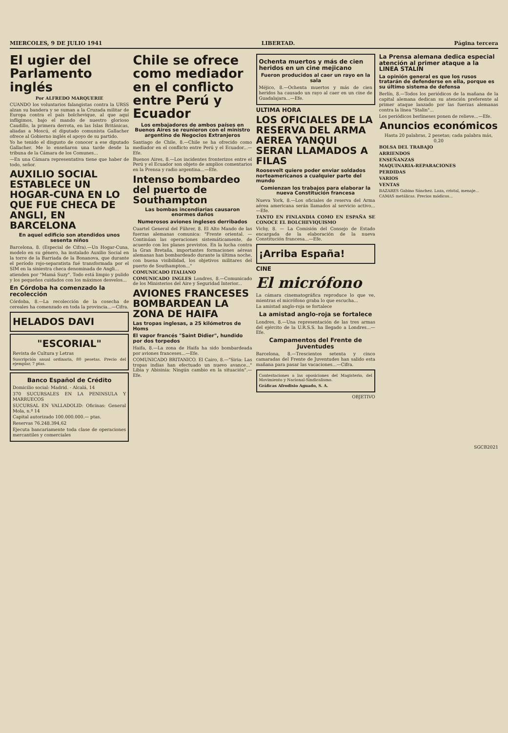MIERCOLES, 9 DE JULIO 1941 LIBERTAD. Página tercera
El ugier del Parlamento inglés
Por ALFREDO MARQUERIE
CUANDO los voluntarios falangistas contra la URSS alzan su bandera y se suman a la Cruzada militar de Europa contra el país bolchevique, al que aquí infligimos, bajo el mando de nuestro glorioso Caudillo, la primera derrota, en las Islas Británicas, aliadas a Moscú, el diputado comunista Gallacher ofrece al Gobierno inglés el apoyo de su partido.
Yo he tenido el disgusto de conocer a ese diputado Gallacher. Me lo enseñaron una tarde desde la tribuna de la Cámara de los Comunes...
—En una Cámara representativa tiene que haber de todo, señor.
AUXILIO SOCIAL ESTABLECE UN HOGAR-CUNA EN LO QUE FUE CHECA DE ANGLI, EN BARCELONA
En aquel edificio son atendidos unos sesenta niños
Barcelona, 8. (Especial de Cifra).—Un Hogar-Cuna, modelo en su género, ha instalado Auxilio Social en la torre de la Barriada de la Bonanova, que durante el período rojo-separatista fué transformada por el SIM en la siniestra checa denominada de Angli...
atienden por "Mamá Suzy". Todo está limpio y pulido y los pequeños cuidados con los máximos desvelos...
En Córdoba ha comenzado la recolección
Córdoba, 8.—La recolección de la cosecha de cereales ha comenzado en toda la provincia...—Cifra.
HELADOS DAVI
"ESCORIAL"
Revista de Cultura y Letras
Suscripción anual ordinaria, 80 pesetas. Precio del ejemplar, 7 ptas.
Banco Español de Crédito
Domicilio social: Madrid. - Alcalá, 14
370 SUCURSALES EN LA PENINSULA Y MARRUECOS
SUCURSAL EN VALLADOLID: Oficinas: General Mola, n.º 14
Capital autorizado 100.000.000.— ptas.
Reservas 76.248.394,62
Ejecuta bancariamente toda clase de operaciones mercantiles y comerciales
Chile se ofrece como mediador en el conflicto entre Perú y Ecuador
Los embajadores de ambos países en Buenos Aires se reunieron con el ministro argentino de Negocios Extranjeros
Santiago de Chile, 8.—Chile se ha ofrecido como mediador en el conflicto entre Perú y el Ecuador...—Efe.
Buenos Aires, 8.—Los incidentes fronterizos entre el Perú y el Ecuador son objeto de amplios comentarios en la Prensa y radio argentina...—Efe.
Intenso bombardeo del puerto de Southampton
Las bombas incendiarias causaron enormes daños
Numerosos aviones ingleses derribados
Cuartel General del Führer, 8. El Alto Mando de las fuerzas alemanas comunica: "Frente oriental. — Continúan las operaciones sistemáticamente, de acuerdo con los planes previstos. En la lucha contra la Gran Bretaña, importantes formaciones aéreas alemanas han bombardeado durante la última noche, con buena visibilidad, los objetivos militares del puerto de Southampton..."
COMUNICADO ITALIANO
COMUNICADO INGLES Londres, 8.—Comunicado de los Ministerios del Aire y Seguridad Interior...
AVIONES FRANCESES BOMBARDEAN LA ZONA DE HAIFA
Las tropas inglesas, a 25 kilómetros de Homs
El vapor francés "Saint Didier", hundido por dos torpedos
Haifa, 8.—La zona de Haifa ha sido bombardeada por aviones franceses...—Efe.
COMUNICADO BRITANICO. El Cairo, 8.—"Siria: Las tropas indias han efectuado un nuevo avance..." Libia y Abisinia: Ningún cambio en la situación".—Efe.
Ochenta muertos y más de cien heridos en un cine mejicano
Fueron producidos al caer un rayo en la sala
Méjico, 8.—Ochenta muertos y más de cien heridos ha causado un rayo al caer en un cine de Guadalajara...—Efe.
ULTIMA HORA
LOS OFICIALES DE LA RESERVA DEL ARMA AEREA YANQUI SERAN LLAMADOS A FILAS
Roosevelt quiere poder enviar soldados norteamericanos a cualquier parte del mundo
Comienzan los trabajos para elaborar la nueva Constitución francesa
Nueva York, 8.—Los oficiales de reserva del Arma aérea americana serán llamados al servicio activo...—Efe.
TANTO EN FINLANDIA COMO EN ESPAÑA SE CONOCE EL BOLCHEVIQUISMO
Vichy, 8. — La Comisión del Consejo de Estado encargada de la elaboración de la nueva Constitución francesa...—Efe.
¡Arriba España!
CINE
El micrófono
La cámara cinematográfica reproduce lo que ve, mientras el micrófono graba lo que escucha...
La amistad anglo-roja se fortalece
La amistad anglo-roja se fortalece
Londres, 8.—Una representación de las tres armas del ejército de la U.R.S.S. ha llegado a Londres...—Efe.
Campamentos del Frente de Juventudes
Barcelona, 8.—Trescientos setenta y cinco camaradas del Frente de Juventudes han salido esta mañana para pasar las vacaciones...—Cifra.
Contestaciones a las oposiciones del Magisterio, del Movimiento y Nacional-Sindicalismo.
Gráficas Afrodisio Aguado, S. A.
OBJETIVO
La Prensa alemana dedica especial atención al primer ataque a la LINEA STALIN
La opinión general es que los rusos tratarán de defenderse en ella, porque es su último sistema de defensa
Berlín, 8.—Todos los periódicos de la mañana de la capital alemana dedican su atención preferente al primer ataque lanzado por las fuerzas alemanas contra la línea "Stalin"...
Los periódicos berlineses ponen de relieve...—Efe.
Anuncios económicos
Hasta 20 palabras, 2 pesetas; cada palabra más, 0,20
BOLSA DEL TRABAJO
ARRIENDOS
ENSEÑANZAS
MAQUINARIA-REPARACIONES
PERDIDAS
VARIOS
VENTAS
BAZARES Gabino Sánchez. Loza, cristal, menaje...
CAMAS metálicas. Precios módicos...
SGCB2021